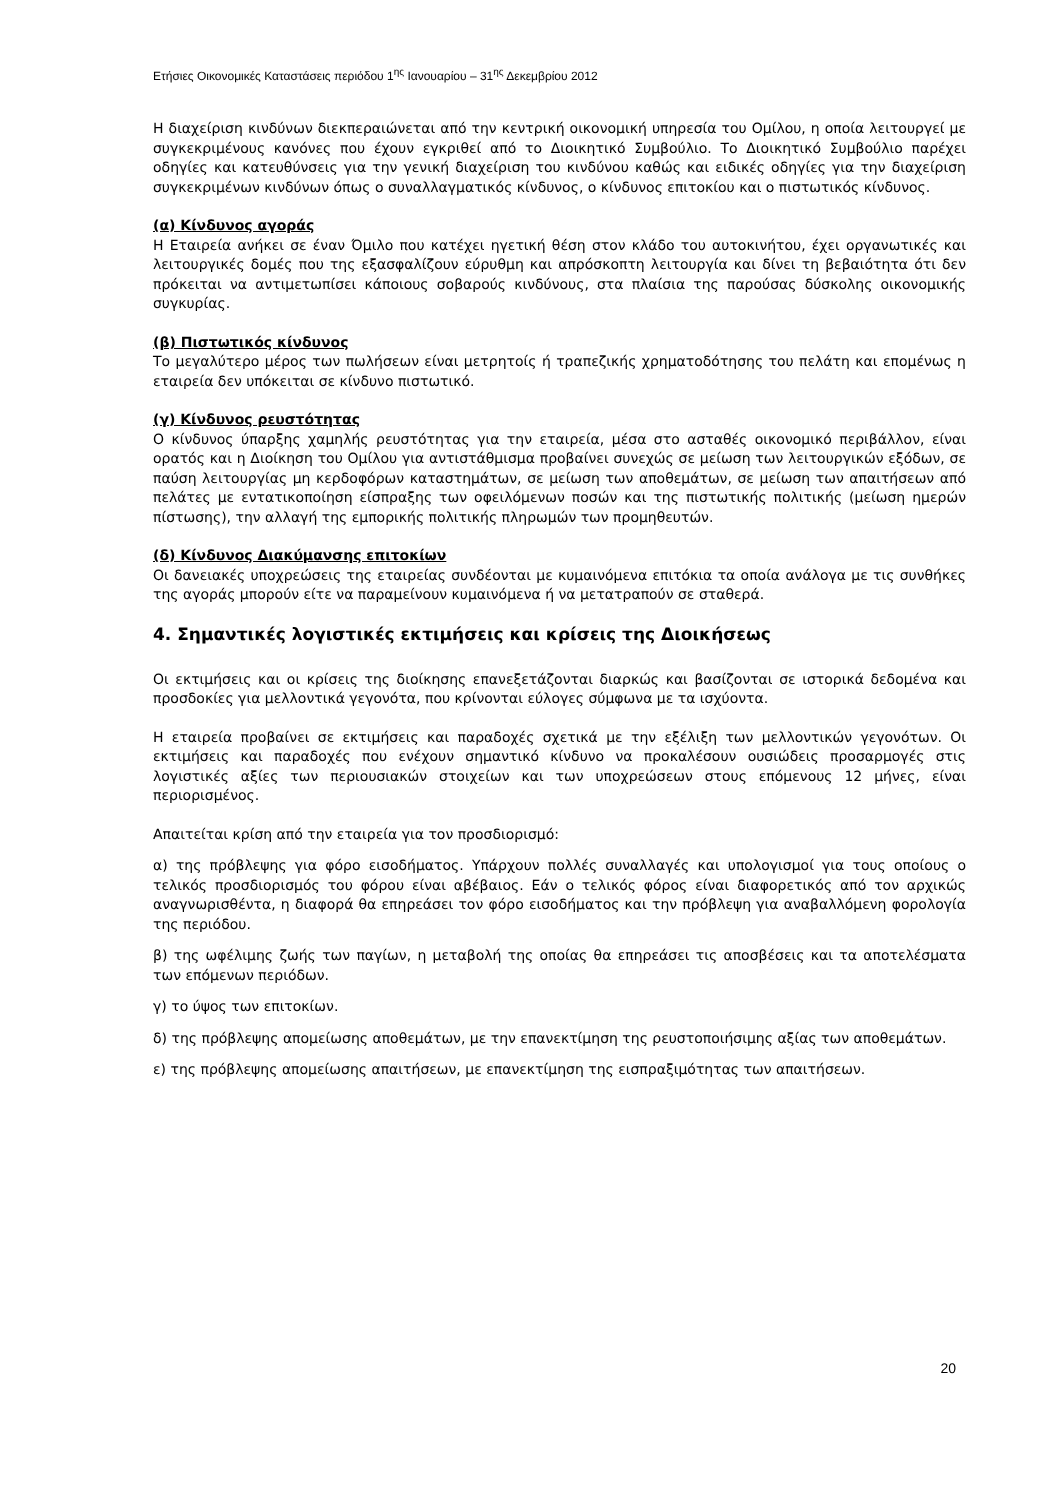Ετήσιες Οικονομικές Καταστάσεις περιόδου 1<sup>ης</sup> Ιανουαρίου – 31<sup>ης</sup> Δεκεμβρίου 2012
Η διαχείριση κινδύνων διεκπεραιώνεται από την κεντρική οικονομική υπηρεσία του Ομίλου, η οποία λειτουργεί με συγκεκριμένους κανόνες που έχουν εγκριθεί από το Διοικητικό Συμβούλιο. Το Διοικητικό Συμβούλιο παρέχει οδηγίες και κατευθύνσεις για την γενική διαχείριση του κινδύνου καθώς και ειδικές οδηγίες για την διαχείριση συγκεκριμένων κινδύνων όπως ο συναλλαγματικός κίνδυνος, ο κίνδυνος επιτοκίου και ο πιστωτικός κίνδυνος.
(α) Κίνδυνος αγοράς
Η Εταιρεία ανήκει σε έναν Όμιλο που κατέχει ηγετική θέση στον κλάδο του αυτοκινήτου, έχει οργανωτικές και λειτουργικές δομές που της εξασφαλίζουν εύρυθμη και απρόσκοπτη λειτουργία και δίνει τη βεβαιότητα ότι δεν πρόκειται να αντιμετωπίσει κάποιους σοβαρούς κινδύνους, στα πλαίσια της παρούσας δύσκολης οικονομικής συγκυρίας.
(β) Πιστωτικός κίνδυνος
Το μεγαλύτερο μέρος των πωλήσεων είναι μετρητοίς ή τραπεζικής χρηματοδότησης του πελάτη και επομένως η εταιρεία δεν υπόκειται σε κίνδυνο πιστωτικό.
(γ) Κίνδυνος ρευστότητας
Ο κίνδυνος ύπαρξης χαμηλής ρευστότητας για την εταιρεία, μέσα στο ασταθές οικονομικό περιβάλλον, είναι ορατός και η Διοίκηση του Ομίλου για αντιστάθμισμα προβαίνει συνεχώς σε μείωση των λειτουργικών εξόδων, σε παύση λειτουργίας μη κερδοφόρων καταστημάτων, σε μείωση των αποθεμάτων, σε μείωση των απαιτήσεων από πελάτες με εντατικοποίηση είσπραξης των οφειλόμενων ποσών και της πιστωτικής πολιτικής (μείωση ημερών πίστωσης), την αλλαγή της εμπορικής πολιτικής πληρωμών των προμηθευτών.
(δ) Κίνδυνος Διακύμανσης επιτοκίων
Οι δανειακές υποχρεώσεις της εταιρείας συνδέονται με κυμαινόμενα επιτόκια τα οποία ανάλογα με τις συνθήκες της αγοράς μπορούν είτε να παραμείνουν κυμαινόμενα ή να μετατραπούν σε σταθερά.
4. Σημαντικές λογιστικές εκτιμήσεις και κρίσεις της Διοικήσεως
Οι εκτιμήσεις και οι κρίσεις της διοίκησης επανεξετάζονται διαρκώς και βασίζονται σε ιστορικά δεδομένα και προσδοκίες για μελλοντικά γεγονότα, που κρίνονται εύλογες σύμφωνα με τα ισχύοντα.
Η εταιρεία προβαίνει σε εκτιμήσεις και παραδοχές σχετικά με την εξέλιξη των μελλοντικών γεγονότων. Οι εκτιμήσεις και παραδοχές που ενέχουν σημαντικό κίνδυνο να προκαλέσουν ουσιώδεις προσαρμογές στις λογιστικές αξίες των περιουσιακών στοιχείων και των υποχρεώσεων στους επόμενους 12 μήνες, είναι περιορισμένος.
Απαιτείται κρίση από την εταιρεία για τον προσδιορισμό:
α) της πρόβλεψης για φόρο εισοδήματος. Υπάρχουν πολλές συναλλαγές και υπολογισμοί για τους οποίους ο τελικός προσδιορισμός του φόρου είναι αβέβαιος. Εάν ο τελικός φόρος είναι διαφορετικός από τον αρχικώς αναγνωρισθέντα, η διαφορά θα επηρεάσει τον φόρο εισοδήματος και την πρόβλεψη για αναβαλλόμενη φορολογία της περιόδου.
β) της ωφέλιμης ζωής των παγίων, η μεταβολή της οποίας θα επηρεάσει τις αποσβέσεις και τα αποτελέσματα των επόμενων περιόδων.
γ) το ύψος των επιτοκίων.
δ) της πρόβλεψης απομείωσης αποθεμάτων, με την επανεκτίμηση της ρευστοποιήσιμης αξίας των αποθεμάτων.
ε) της πρόβλεψης απομείωσης απαιτήσεων, με επανεκτίμηση της εισπραξιμότητας των απαιτήσεων.
20